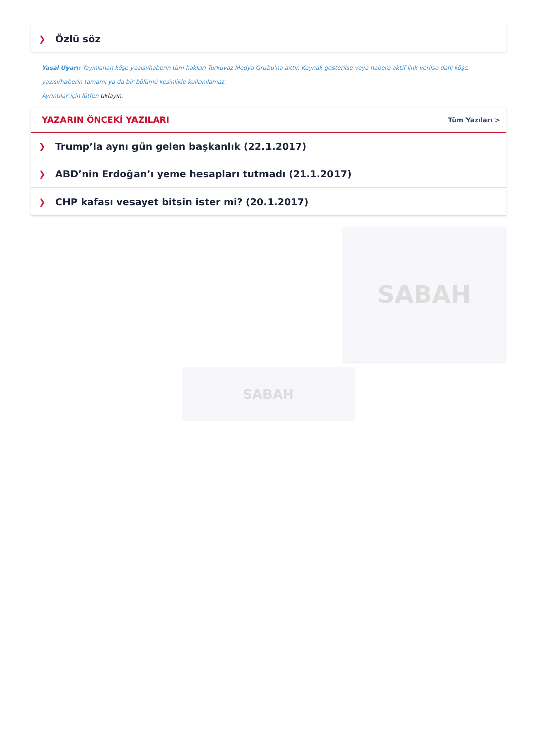❯ Özlü söz
Yasal Uyarı: Yayınlanan köşe yazısı/haberin tüm hakları Turkuvaz Medya Grubu'na aittir. Kaynak gösterilse veya habere aktif link verilse dahi köşe yazısı/haberin tamamı ya da bir bölümü kesinlikle kullanılamaz.
Ayrıntılar için lütfen tıklayın.
YAZARIN ÖNCEKİ YAZILARI
Tüm Yazıları >
❯ Trump’la aynı gün gelen başkanlık (22.1.2017)
❯ ABD’nin Erdoğan’ı yeme hesapları tutmadı (21.1.2017)
❯ CHP kafası vesayet bitsin ister mi? (20.1.2017)
SABAH
SABAH